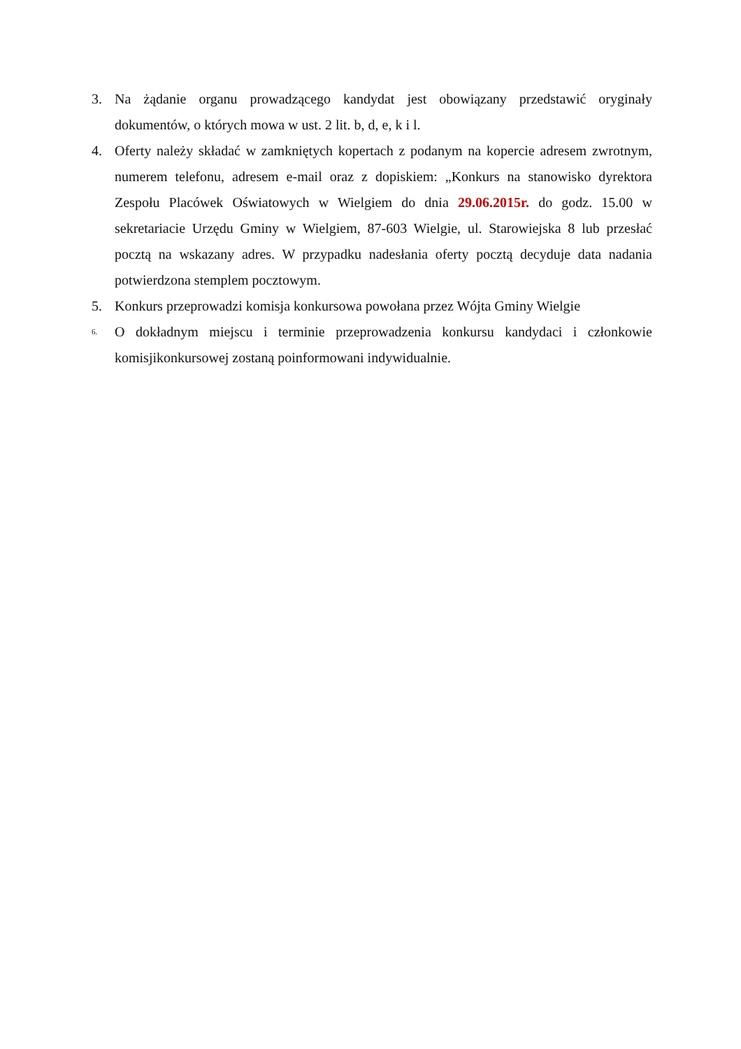3. Na żądanie organu prowadzącego kandydat jest obowiązany przedstawić oryginały dokumentów, o których mowa w ust. 2 lit. b, d, e, k i l.
4. Oferty należy składać w zamkniętych kopertach z podanym na kopercie adresem zwrotnym, numerem telefonu, adresem e-mail oraz z dopiskiem: „Konkurs na stanowisko dyrektora Zespołu Placówek Oświatowych w Wielgiem do dnia 29.06.2015r. do godz. 15.00 w sekretariacie Urzędu Gminy w Wielgiem, 87-603 Wielgie, ul. Starowiejska 8 lub przesłać pocztą na wskazany adres. W przypadku nadesłania oferty pocztą decyduje data nadania potwierdzona stemplem pocztowym.
5. Konkurs przeprowadzi komisja konkursowa powołana przez Wójta Gminy Wielgie
6.
O dokładnym miejscu i terminie przeprowadzenia konkursu kandydaci i członkowie komisjikonkursowej zostaną poinformowani indywidualnie.